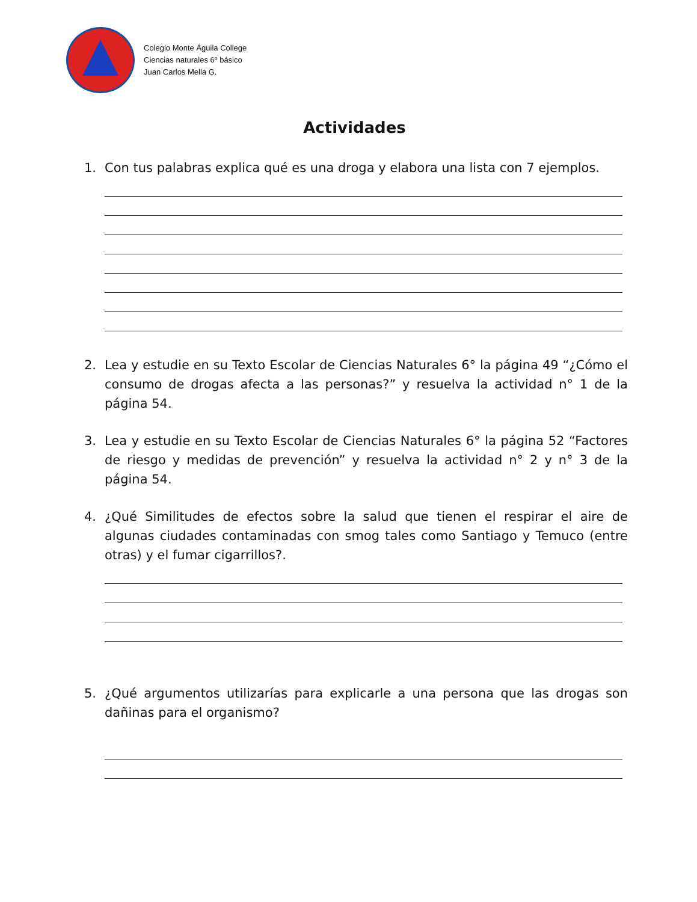Colegio Monte Águila College
Ciencias naturales 6º básico
Juan Carlos Mella G.
Actividades
1. Con tus palabras explica qué es una droga y elabora una lista con 7 ejemplos.
2. Lea y estudie en su Texto Escolar de Ciencias Naturales 6° la página 49 “¿Cómo el consumo de drogas afecta a las personas?” y resuelva la actividad n° 1 de la página 54.
3. Lea y estudie en su Texto Escolar de Ciencias Naturales 6° la página 52 “Factores de riesgo y medidas de prevención” y resuelva la actividad n° 2 y n° 3 de la página 54.
4. ¿Qué Similitudes de efectos sobre la salud que tienen el respirar el aire de algunas ciudades contaminadas con smog tales como Santiago y Temuco (entre otras) y el fumar cigarrillos?.
5. ¿Qué argumentos utilizarías para explicarle a una persona que las drogas son dañinas para el organismo?